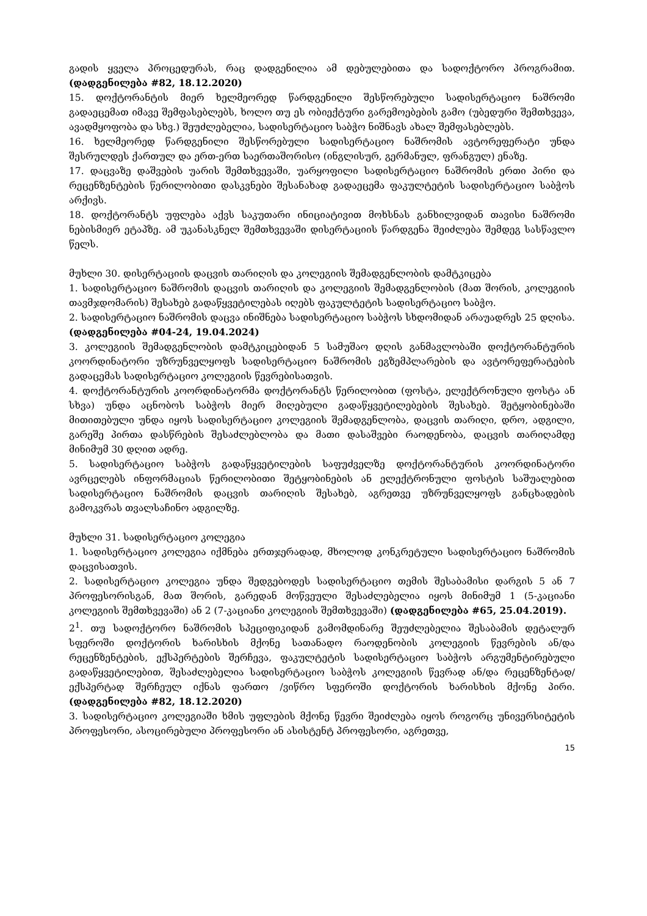გადის ყველა პროცედურას, რაც დადგენილია ამ დებულებითა და სადოქტორო პროგრამით. (დადგენილება #82, 18.12.2020)
15. დოქტორანტის მიერ ხელმეორედ წარდგენილი შესწორებული სადისერტაციო ნაშრომი გადაეცემათ იმავე შემფასებლებს, ხოლო თუ ეს ობიექტური გარემოებების გამო (უბედური შემთხვევა, ავადმყოფობა და სხვ.) შეუძლებელია, სადისერტაციო საბჭო ნიშნავს ახალ შემფასებლებს.
16. ხელმეორედ წარდგენილი შესწორებული სადისერტაციო ნაშრომის ავტორეფერატი უნდა შესრულდეს ქართულ და ერთ-ერთ საერთაშორისო (ინგლისურ, გერმანულ, ფრანგულ) ენაზე.
17. დაცვაზე დაშვების უარის შემთხვევაში, უარყოფილი სადისერტაციო ნაშრომის ერთი პირი და რეცენზენტების წერილობითი დასკვნები შესანახად გადაეცემა ფაკულტეტის სადისერტაციო საბჭოს არქივს.
18. დოქტორანტს უფლება აქვს საკუთარი ინიციატივით მოხსნას განხილვიდან თავისი ნაშრომი ნებისმიერ ეტაპზე. ამ უკანასკნელ შემთხვევაში დისერტაციის წარდგენა შეიძლება შემდეგ სასწავლო წელს.
მუხლი 30. დისერტაციის დაცვის თარიღის და კოლეგიის შემადგენლობის დამტკიცება
1. სადისერტაციო ნაშრომის დაცვის თარიღის და კოლეგიის შემადგენლობის (მათ შორის, კოლეგიის თავმჯდომარის) შესახებ გადაწყვეტილებას იღებს ფაკულტეტის სადისერტაციო საბჭო.
2. სადისერტაციო ნაშრომის დაცვა ინიშნება სადისერტაციო საბჭოს სხდომიდან არაუადრეს 25 დღისა. (დადგენილება #04-24, 19.04.2024)
3. კოლეგიის შემადგენლობის დამტკიცებიდან 5 სამუშაო დღის განმავლობაში დოქტორანტურის კოორდინატორი უზრუნველყოფს სადისერტაციო ნაშრომის ეგზემპლარების და ავტორეფერატების გადაცემას სადისერტაციო კოლეგიის წევრებისათვის.
4. დოქტორანტურის კოორდინატორმა დოქტორანტს წერილობით (ფოსტა, ელექტრონული ფოსტა ან სხვა) უნდა აცნობოს საბჭოს მიერ მიღებული გადაწყვეტილებების შესახებ. შეტყობინებაში მითითებული უნდა იყოს სადისერტაციო კოლეგიის შემადგენლობა, დაცვის თარიღი, დრო, ადგილი, გარეშე პირთა დასწრების შესაძლებლობა და მათი დასაშვები რაოდენობა, დაცვის თარიღამდე მინიმუმ 30 დღით ადრე.
5. სადისერტაციო საბჭოს გადაწყვეტილების საფუძველზე დოქტორანტურის კოორდინატორი ავრცელებს ინფორმაციას წერილობითი შეტყობინების ან ელექტრონული ფოსტის საშუალებით სადისერტაციო ნაშრომის დაცვის თარიღის შესახებ, აგრეთვე უზრუნველყოფს განცხადების გამოკვრას თვალსაჩინო ადგილზე.
მუხლი 31. სადისერტაციო კოლეგია
1. სადისერტაციო კოლეგია იქმნება ერთჯერადად, მხოლოდ კონკრეტული სადისერტაციო ნაშრომის დაცვისათვის.
2. სადისერტაციო კოლეგია უნდა შედგებოდეს სადისერტაციო თემის შესაბამისი დარგის 5 ან 7 პროფესორისგან, მათ შორის, გარედან მოწვეული შესაძლებელია იყოს მინიმუმ 1 (5-კაციანი კოლეგიის შემთხვევაში) ან 2 (7-კაციანი კოლეგიის შემთხვევაში) (დადგენილება #65, 25.04.2019).
2<sup>1</sup>. თუ სადოქტორო ნაშრომის სპეციფიკიდან გამომდინარე შეუძლებელია შესაბამის დეტალურ სფეროში დოქტორის ხარისხის მქონე სათანადო რაოდენობის კოლეგიის წევრების ან/და რეცენზენტების, ექსპერტების შერჩევა, ფაკულტეტის სადისერტაციო საბჭოს არგუმენტირებული გადაწყვეტილებით, შესაძლებელია სადისერტაციო საბჭოს კოლეგიის წევრად ან/და რეცენზენტად/ექსპერტად შერჩეულ იქნას ფართო /ვიწრო სფეროში დოქტორის ხარისხის მქონე პირი. (დადგენილება #82, 18.12.2020)
3. სადისერტაციო კოლეგიაში ხმის უფლების მქონე წევრი შეიძლება იყოს როგორც უნივერსიტეტის პროფესორი, ასოცირებული პროფესორი ან ასისტენტ პროფესორი, აგრეთვე,
15